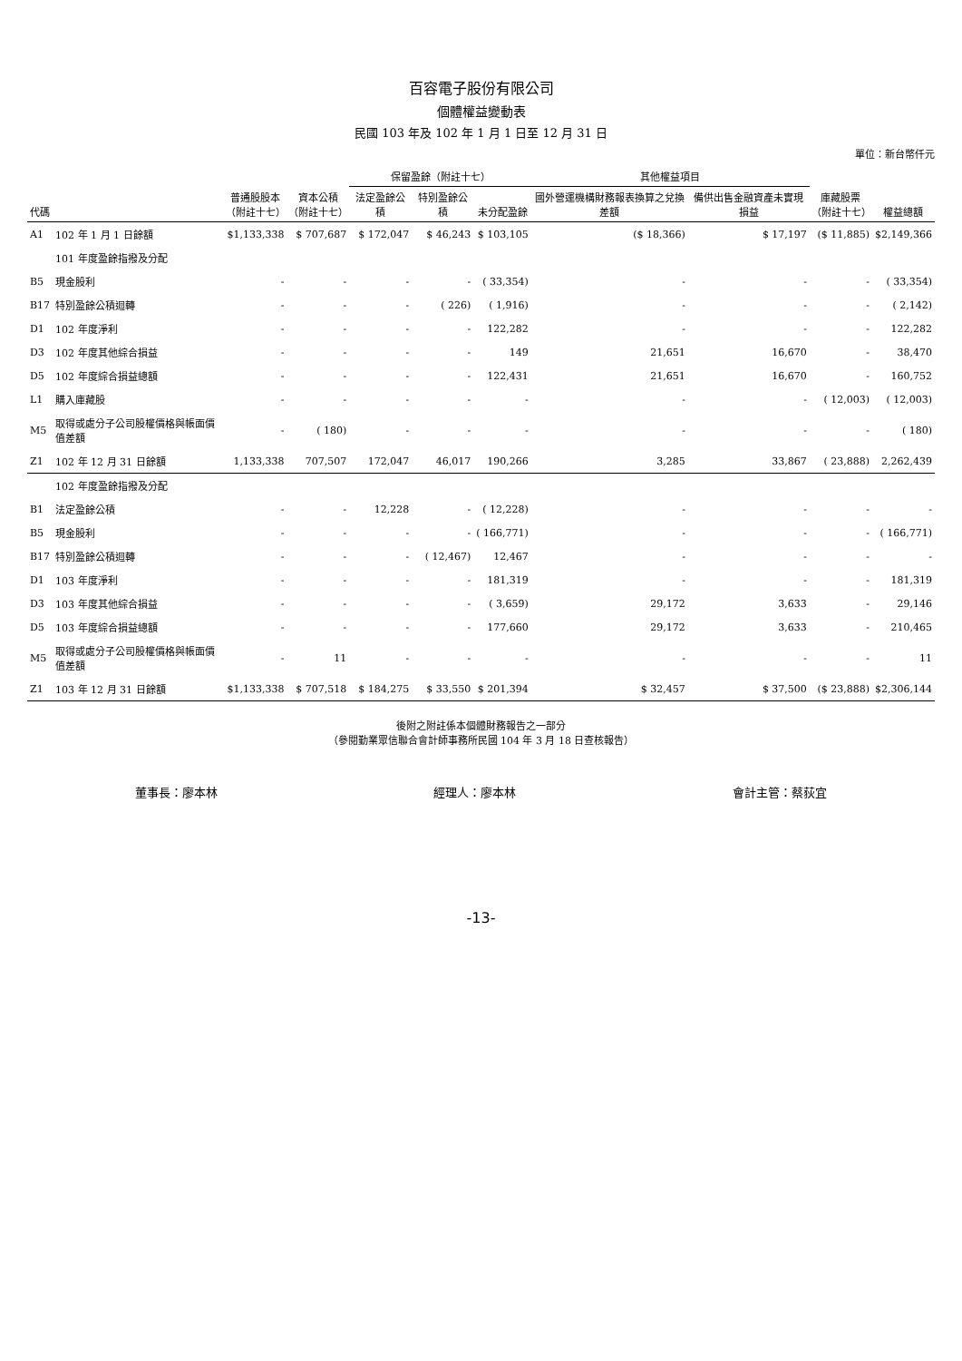百容電子股份有限公司
個體權益變動表
民國 103 年及 102 年 1 月 1 日至 12 月 31 日
單位：新台幣仟元
| 代碼 | | 普通股股本 （附註十七） | 資本公積 （附註十七） | 保留盈餘（附註十七） | | | 其他權益項目 | | 庫藏股票 （附註十七） | 權益總額 |
| --- | --- | --- | --- | --- | --- | --- | --- | --- | --- | --- |
| | | | | 法定盈餘公積 | 特別盈餘公積 | 未分配盈餘 | 國外營運機構財務報表換算之兌換差額 | 備供出售金融資產未實現損益 | | |
| A1 | 102 年 1 月 1 日餘額 | $1,133,338 | $ 707,687 | $ 172,047 | $ 46,243 | $ 103,105 | ($ 18,366) | $ 17,197 | ($ 11,885) | $2,149,366 |
| | 101 年度盈餘指撥及分配 | | | | | | | | | |
| B5 | 現金股利 | - | - | - | - | ( 33,354) | - | - | - | ( 33,354) |
| B17 | 特別盈餘公積迴轉 | - | - | - | ( 226) | ( 1,916) | - | - | - | ( 2,142) |
| D1 | 102 年度淨利 | - | - | - | - | 122,282 | - | - | - | 122,282 |
| D3 | 102 年度其他綜合損益 | - | - | - | - | 149 | 21,651 | 16,670 | - | 38,470 |
| D5 | 102 年度綜合損益總額 | - | - | - | - | 122,431 | 21,651 | 16,670 | - | 160,752 |
| L1 | 購入庫藏股 | - | - | - | - | - | - | - | ( 12,003) | ( 12,003) |
| M5 | 取得或處分子公司股權價格與帳面價值差額 | - | ( 180) | - | - | - | - | - | - | ( 180) |
| Z1 | 102 年 12 月 31 日餘額 | 1,133,338 | 707,507 | 172,047 | 46,017 | 190,266 | 3,285 | 33,867 | ( 23,888) | 2,262,439 |
| | 102 年度盈餘指撥及分配 | | | | | | | | | |
| B1 | 法定盈餘公積 | - | - | 12,228 | - | ( 12,228) | - | - | - | - |
| B5 | 現金股利 | - | - | - | - | ( 166,771) | - | - | - | ( 166,771) |
| B17 | 特別盈餘公積迴轉 | - | - | - | ( 12,467) | 12,467 | - | - | - | - |
| D1 | 103 年度淨利 | - | - | - | - | 181,319 | - | - | - | 181,319 |
| D3 | 103 年度其他綜合損益 | - | - | - | - | ( 3,659) | 29,172 | 3,633 | - | 29,146 |
| D5 | 103 年度綜合損益總額 | - | - | - | - | 177,660 | 29,172 | 3,633 | - | 210,465 |
| M5 | 取得或處分子公司股權價格與帳面價值差額 | - | 11 | - | - | - | - | - | - | 11 |
| Z1 | 103 年 12 月 31 日餘額 | $1,133,338 | $ 707,518 | $ 184,275 | $ 33,550 | $ 201,394 | $ 32,457 | $ 37,500 | ($ 23,888) | $2,306,144 |
後附之附註係本個體財務報告之一部分
（參閱勤業眾信聯合會計師事務所民國 104 年 3 月 18 日查核報告）
董事長：廖本林 經理人：廖本林 會計主管：蔡荻宜
-13-